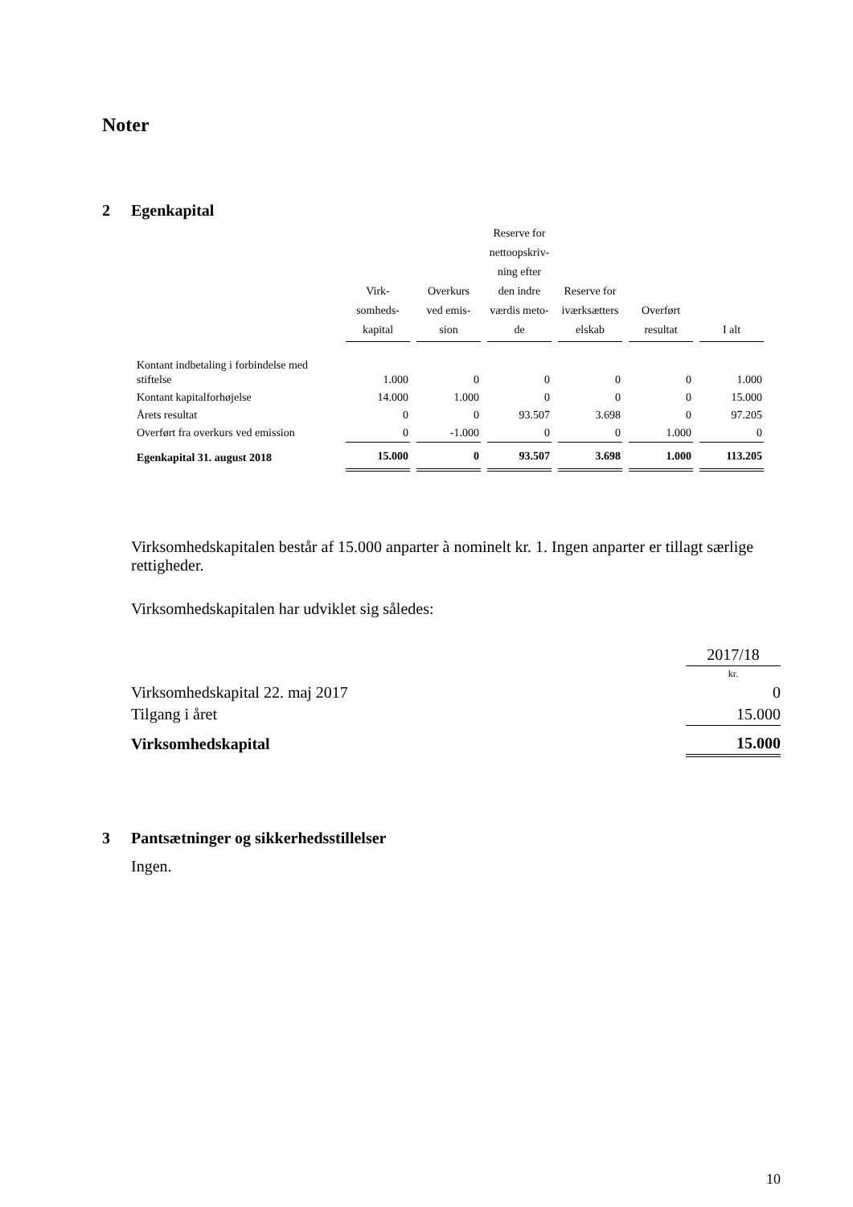Noter
2 Egenkapital
| | Virk- somheds- kapital | Overkurs ved emis- sion | Reserve for nettoopskriv- ning efter den indre værdis meto- de | Reserve for iværksætters elskab | Overført resultat | I alt |
| --- | --- | --- | --- | --- | --- | --- |
| Kontant indbetaling i forbindelse med stiftelse | 1.000 | 0 | 0 | 0 | 0 | 1.000 |
| Kontant kapitalforhøjelse | 14.000 | 1.000 | 0 | 0 | 0 | 15.000 |
| Årets resultat | 0 | 0 | 93.507 | 3.698 | 0 | 97.205 |
| Overført fra overkurs ved emission | 0 | -1.000 | 0 | 0 | 1.000 | 0 |
| Egenkapital 31. august 2018 | 15.000 | 0 | 93.507 | 3.698 | 1.000 | 113.205 |
Virksomhedskapitalen består af 15.000 anparter à nominelt kr. 1. Ingen anparter er tillagt særlige rettigheder.
Virksomhedskapitalen har udviklet sig således:
| | 2017/18 |
| | kr. |
| Virksomhedskapital 22. maj 2017 | 0 |
| Tilgang i året | 15.000 |
| Virksomhedskapital | 15.000 |
3 Pantsætninger og sikkerhedsstillelser
Ingen.
10